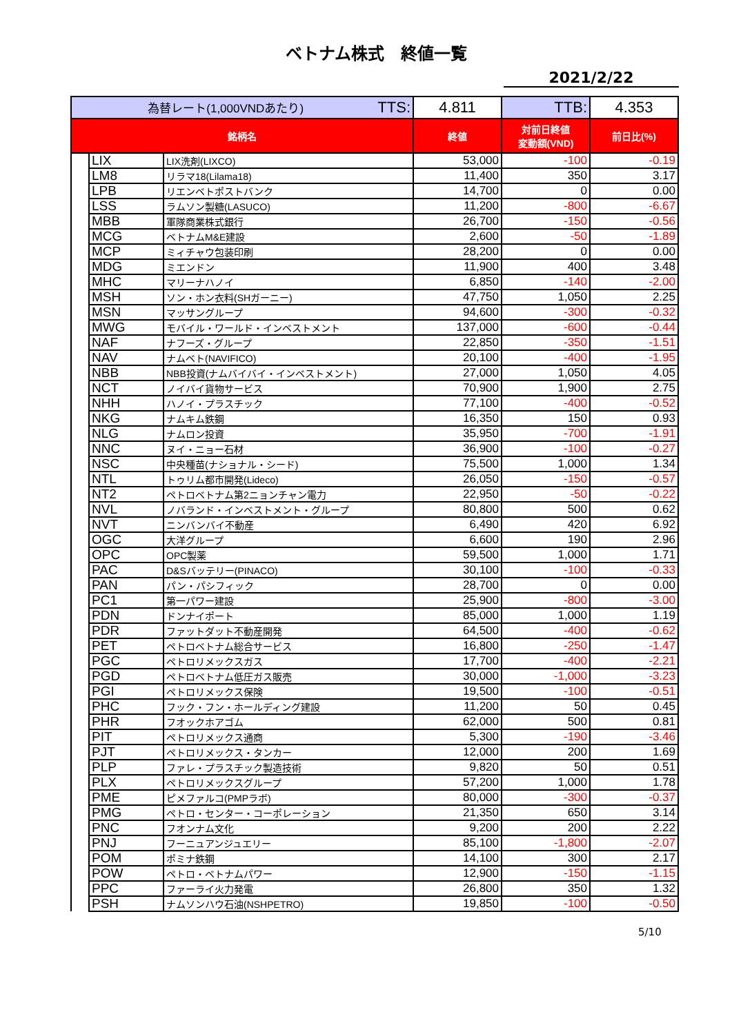ベトナム株式　終値一覧
2021/2/22
| 為替レート(1,000VNDあたり) TTS: | | | 4.811 | TTB: | 4.353 |
| 銘柄名 | | | 終値 | 対前日終値 変動額(VND) | 前日比(%) |
| | LIX | LIX洗剤(LIXCO) | 53,000 | -100 | -0.19 |
| | LM8 | リラマ18(Lilama18) | 11,400 | 350 | 3.17 |
| | LPB | リエンベトポストバンク | 14,700 | 0 | 0.00 |
| | LSS | ラムソン製糖(LASUCO) | 11,200 | -800 | -6.67 |
| | MBB | 軍隊商業株式銀行 | 26,700 | -150 | -0.56 |
| | MCG | ベトナムM&E建設 | 2,600 | -50 | -1.89 |
| | MCP | ミィチャウ包装印刷 | 28,200 | 0 | 0.00 |
| | MDG | ミエンドン | 11,900 | 400 | 3.48 |
| | MHC | マリーナハノイ | 6,850 | -140 | -2.00 |
| | MSH | ソン・ホン衣料(SHガーニー) | 47,750 | 1,050 | 2.25 |
| | MSN | マッサングループ | 94,600 | -300 | -0.32 |
| | MWG | モバイル・ワールド・インベストメント | 137,000 | -600 | -0.44 |
| | NAF | ナフーズ・グループ | 22,850 | -350 | -1.51 |
| | NAV | ナムベト(NAVIFICO) | 20,100 | -400 | -1.95 |
| | NBB | NBB投資(ナムバイバイ・インベストメント) | 27,000 | 1,050 | 4.05 |
| | NCT | ノイバイ貨物サービス | 70,900 | 1,900 | 2.75 |
| | NHH | ハノイ・プラスチック | 77,100 | -400 | -0.52 |
| | NKG | ナムキム鉄鋼 | 16,350 | 150 | 0.93 |
| | NLG | ナムロン投資 | 35,950 | -700 | -1.91 |
| | NNC | ヌイ・ニョー石材 | 36,900 | -100 | -0.27 |
| | NSC | 中央種苗(ナショナル・シード) | 75,500 | 1,000 | 1.34 |
| | NTL | トゥリム都市開発(Lideco) | 26,050 | -150 | -0.57 |
| | NT2 | ペトロベトナム第2ニョンチャン電力 | 22,950 | -50 | -0.22 |
| | NVL | ノバランド・インベストメント・グループ | 80,800 | 500 | 0.62 |
| | NVT | ニンバンバイ不動産 | 6,490 | 420 | 6.92 |
| | OGC | 大洋グループ | 6,600 | 190 | 2.96 |
| | OPC | OPC製薬 | 59,500 | 1,000 | 1.71 |
| | PAC | D&Sバッテリー(PINACO) | 30,100 | -100 | -0.33 |
| | PAN | パン・パシフィック | 28,700 | 0 | 0.00 |
| | PC1 | 第一パワー建設 | 25,900 | -800 | -3.00 |
| | PDN | ドンナイポート | 85,000 | 1,000 | 1.19 |
| | PDR | ファットダット不動産開発 | 64,500 | -400 | -0.62 |
| | PET | ペトロベトナム総合サービス | 16,800 | -250 | -1.47 |
| | PGC | ペトロリメックスガス | 17,700 | -400 | -2.21 |
| | PGD | ペトロベトナム低圧ガス販売 | 30,000 | -1,000 | -3.23 |
| | PGI | ペトロリメックス保険 | 19,500 | -100 | -0.51 |
| | PHC | フック・フン・ホールディング建設 | 11,200 | 50 | 0.45 |
| | PHR | フオックホアゴム | 62,000 | 500 | 0.81 |
| | PIT | ペトロリメックス通商 | 5,300 | -190 | -3.46 |
| | PJT | ペトロリメックス・タンカー | 12,000 | 200 | 1.69 |
| | PLP | ファレ・プラスチック製造技術 | 9,820 | 50 | 0.51 |
| | PLX | ペトロリメックスグループ | 57,200 | 1,000 | 1.78 |
| | PME | ピメファルコ(PMPラボ) | 80,000 | -300 | -0.37 |
| | PMG | ペトロ・センター・コーポレーション | 21,350 | 650 | 3.14 |
| | PNC | フオンナム文化 | 9,200 | 200 | 2.22 |
| | PNJ | フーニュアンジュエリー | 85,100 | -1,800 | -2.07 |
| | POM | ポミナ鉄鋼 | 14,100 | 300 | 2.17 |
| | POW | ペトロ・ベトナムパワー | 12,900 | -150 | -1.15 |
| | PPC | ファーライ火力発電 | 26,800 | 350 | 1.32 |
| | PSH | ナムソンハウ石油(NSHPETRO) | 19,850 | -100 | -0.50 |
5/10